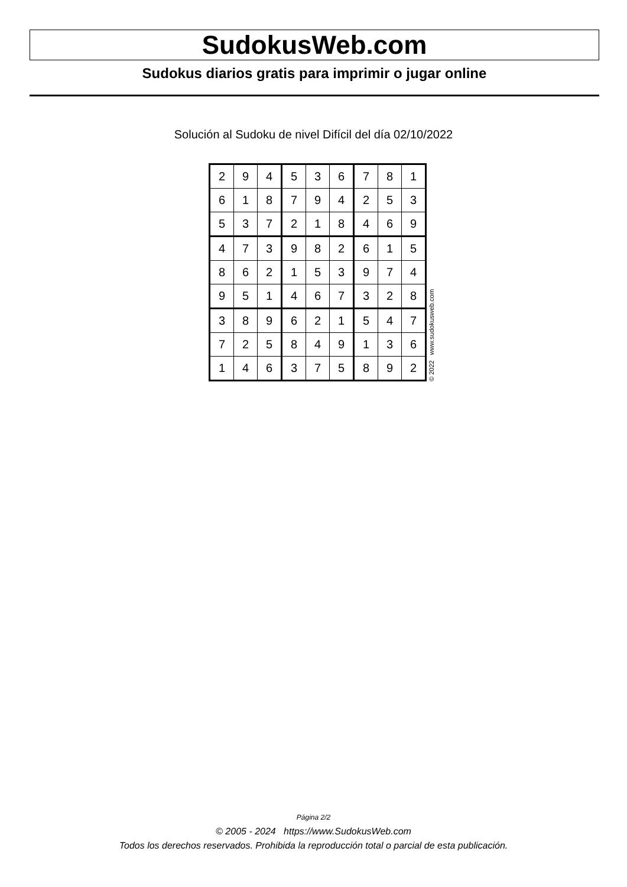SudokusWeb.com
Sudokus diarios gratis para imprimir o jugar online
Solución al Sudoku de nivel Difícil del día 02/10/2022
| 2 | 9 | 4 | 5 | 3 | 6 | 7 | 8 | 1 |
| 6 | 1 | 8 | 7 | 9 | 4 | 2 | 5 | 3 |
| 5 | 3 | 7 | 2 | 1 | 8 | 4 | 6 | 9 |
| 4 | 7 | 3 | 9 | 8 | 2 | 6 | 1 | 5 |
| 8 | 6 | 2 | 1 | 5 | 3 | 9 | 7 | 4 |
| 9 | 5 | 1 | 4 | 6 | 7 | 3 | 2 | 8 |
| 3 | 8 | 9 | 6 | 2 | 1 | 5 | 4 | 7 |
| 7 | 2 | 5 | 8 | 4 | 9 | 1 | 3 | 6 |
| 1 | 4 | 6 | 3 | 7 | 5 | 8 | 9 | 2 |
© 2022 www.sudokusweb.com
Página 2/2
© 2005 - 2024 https://www.SudokusWeb.com
Todos los derechos reservados. Prohibida la reproducción total o parcial de esta publicación.